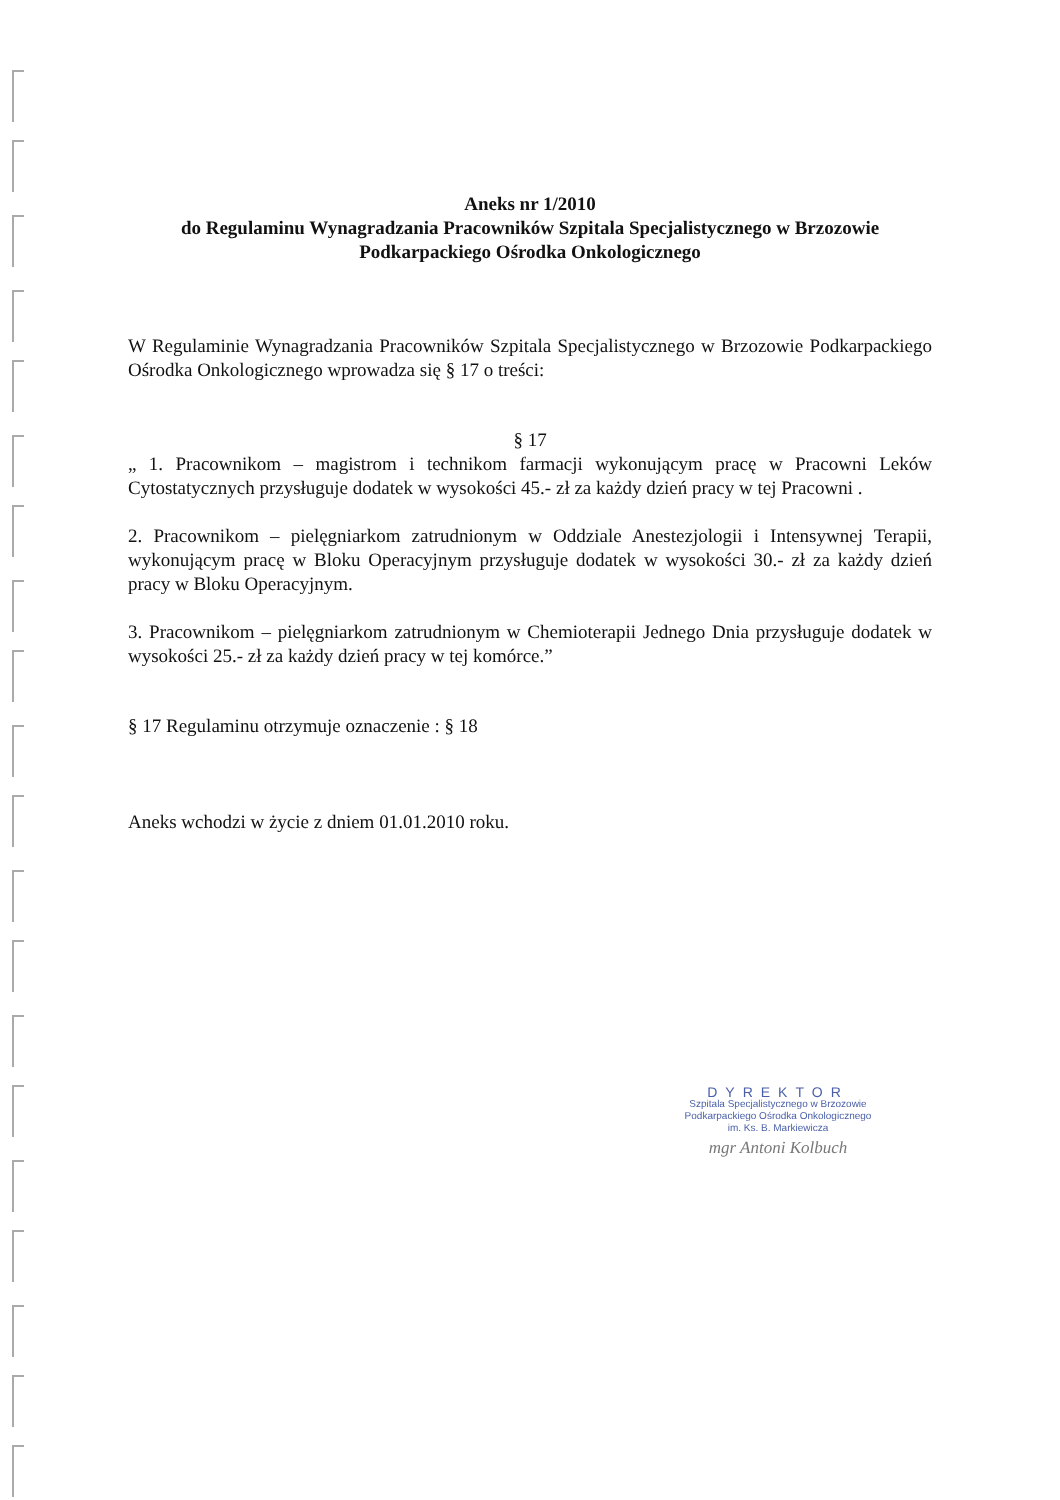Aneks nr 1/2010
do Regulaminu Wynagradzania Pracowników Szpitala Specjalistycznego w Brzozowie
Podkarpackiego Ośrodka Onkologicznego
W Regulaminie Wynagradzania Pracowników Szpitala Specjalistycznego w Brzozowie Podkarpackiego Ośrodka Onkologicznego wprowadza się § 17 o treści:
§ 17
„ 1. Pracownikom – magistrom i technikom farmacji wykonującym pracę w Pracowni Leków Cytostatycznych przysługuje dodatek w wysokości 45.- zł za każdy dzień pracy w tej Pracowni .
2. Pracownikom – pielęgniarkom zatrudnionym w Oddziale Anestezjologii i Intensywnej Terapii, wykonującym pracę w Bloku Operacyjnym przysługuje dodatek w wysokości 30.- zł za każdy dzień pracy w Bloku Operacyjnym.
3. Pracownikom – pielęgniarkom zatrudnionym w Chemioterapii Jednego Dnia przysługuje dodatek w wysokości 25.- zł za każdy dzień pracy w tej komórce.”
§ 17 Regulaminu otrzymuje oznaczenie : § 18
Aneks wchodzi w życie z dniem 01.01.2010 roku.
DYREKTOR
Szpitala Specjalistycznego w Brzozowie
Podkarpackiego Ośrodka Onkologicznego
im. Ks. B. Markiewicza
mgr Antoni Kolbuch